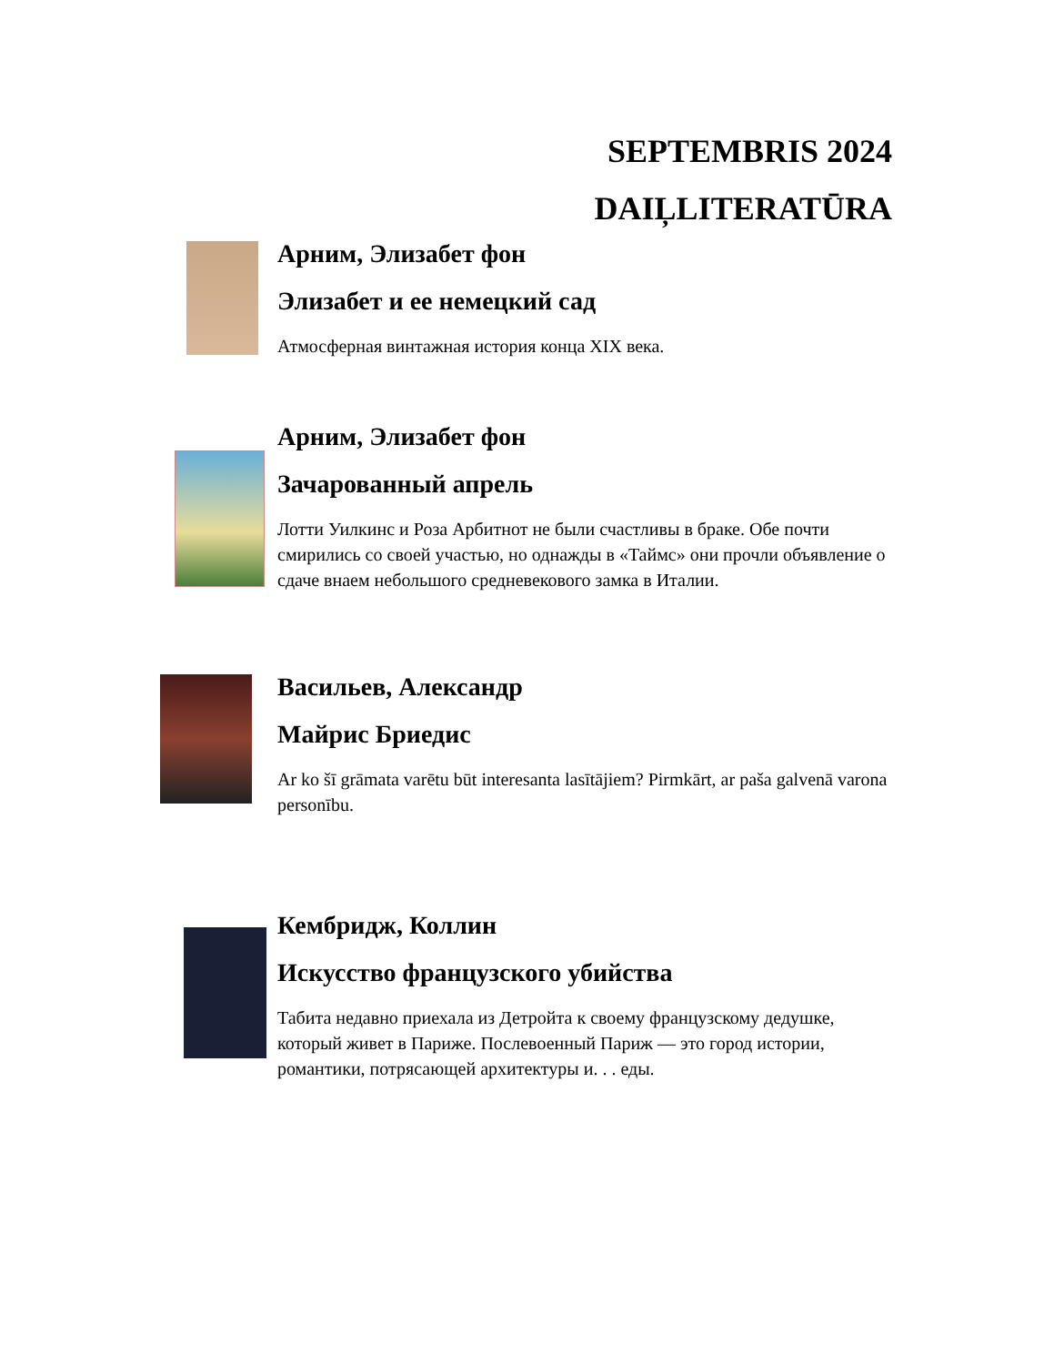SEPTEMBRIS 2024
DAIĻLITERATŪRA
Арним, Элизабет фон
Элизабет и ее немецкий сад
Атмосферная винтажная история конца XIX века.
Арним, Элизабет фон
Зачарованный апрель
Лотти Уилкинс и Роза Арбитнот не были счастливы в браке. Обе почти смирились со своей участью, но однажды в «Таймс» они прочли объявление о сдаче внаем небольшого средневекового замка в Италии.
Васильев, Александр
Майрис Бриедис
Ar ko šī grāmata varētu būt interesanta lasītājiem? Pirmkārt, ar paša galvenā varona personību.
Кембридж, Коллин
Искусство французского убийства
Табита недавно приехала из Детройта к своему французскому дедушке, который живет в Париже. Послевоенный Париж — это город истории, романтики, потрясающей архитектуры и. . . еды.